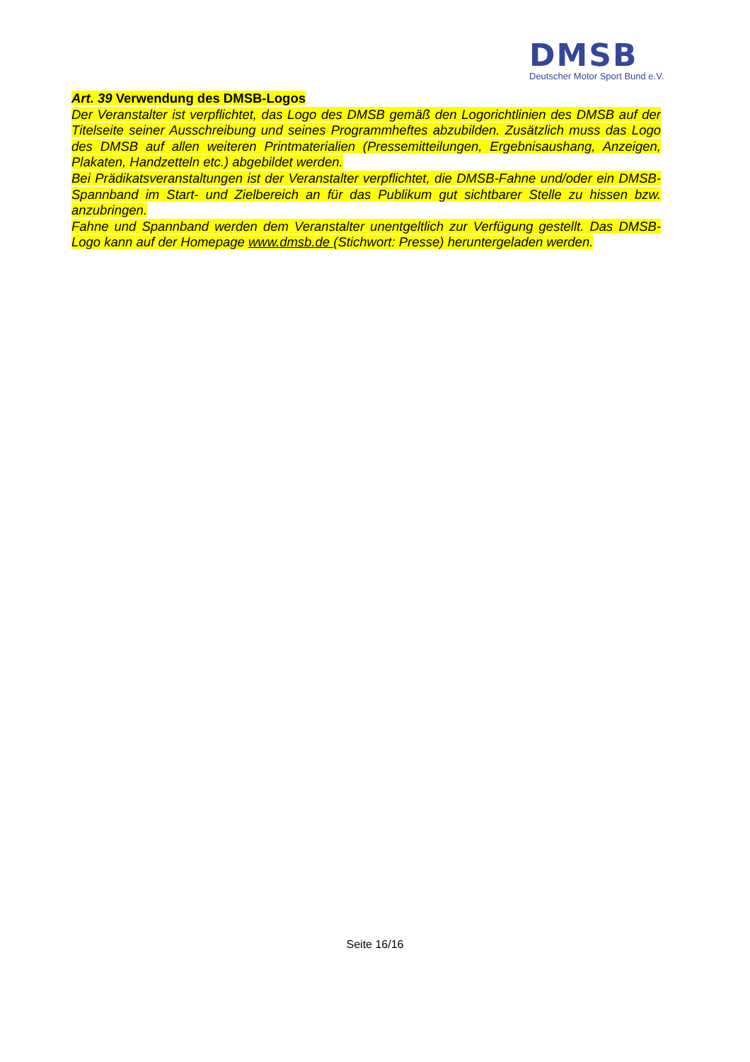DMSB
Deutscher Motor Sport Bund e.V.
Art. 39 Verwendung des DMSB-Logos
Der Veranstalter ist verpflichtet, das Logo des DMSB gemäß den Logorichtlinien des DMSB auf der Titelseite seiner Ausschreibung und seines Programmheftes abzubilden. Zusätzlich muss das Logo des DMSB auf allen weiteren Printmaterialien (Pressemitteilungen, Ergebnisaushang, Anzeigen, Plakaten, Handzetteln etc.) abgebildet werden.
Bei Prädikatsveranstaltungen ist der Veranstalter verpflichtet, die DMSB-Fahne und/oder ein DMSB-Spannband im Start- und Zielbereich an für das Publikum gut sichtbarer Stelle zu hissen bzw. anzubringen.
Fahne und Spannband werden dem Veranstalter unentgeltlich zur Verfügung gestellt. Das DMSB-Logo kann auf der Homepage www.dmsb.de (Stichwort: Presse) heruntergeladen werden.
Seite 16/16